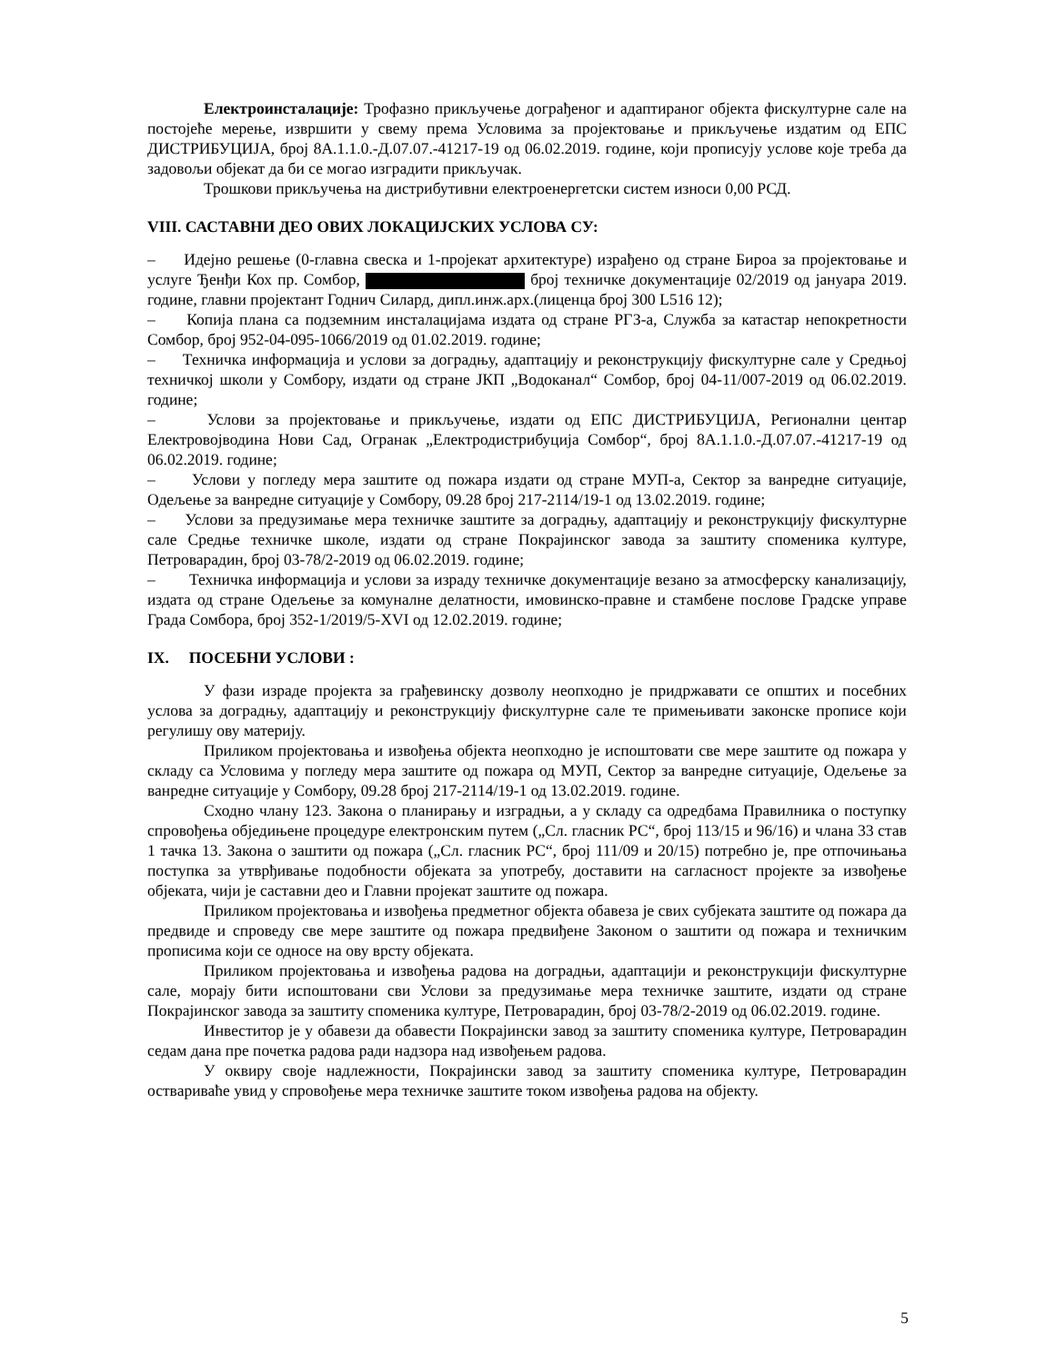Електроинсталације: Трофазно прикључење дограђеног и адаптираног објекта фискултурне сале на постојеће мерење, извршити у свему према Условима за пројектовање и прикључење издатим од ЕПС ДИСТРИБУЦИЈА, број 8А.1.1.0.-Д.07.07.-41217-19 од 06.02.2019. године, који прописују услове које треба да задовољи објекат да би се могао изградити прикључак.
Трошкови прикључења на дистрибутивни електроенергетски систем износи 0,00 РСД.
VIII. САСТАВНИ ДЕО ОВИХ ЛОКАЦИЈСКИХ УСЛОВА СУ:
– Идејно решење (0-главна свеска и 1-пројекат архитектуре) израђено од стране Бироа за пројектовање и услуге Ђенђи Кох пр. Сомбор, број техничке документације 02/2019 од јануара 2019. године, главни пројектант Годнич Силард, дипл.инж.арх.(лиценца број 300 L516 12);
– Копија плана са подземним инсталацијама издата од стране РГЗ-а, Служба за катастар непокретности Сомбор, број 952-04-095-1066/2019 од 01.02.2019. године;
– Техничка информација и услови за доградњу, адаптацију и реконструкцију фискултурне сале у Средњој техничкој школи у Сомбору, издати од стране ЈКП „Водоканал“ Сомбор, број 04-11/007-2019 од 06.02.2019. године;
– Услови за пројектовање и прикључење, издати од ЕПС ДИСТРИБУЦИЈА, Регионални центар Електровојводина Нови Сад, Огранак „Електродистрибуција Сомбор“, број 8А.1.1.0.-Д.07.07.-41217-19 од 06.02.2019. године;
– Услови у погледу мера заштите од пожара издати од стране МУП-а, Сектор за ванредне ситуације, Одељење за ванредне ситуације у Сомбору, 09.28 број 217-2114/19-1 од 13.02.2019. године;
– Услови за предузимање мера техничке заштите за доградњу, адаптацију и реконструкцију фискултурне сале Средње техничке школе, издати од стране Покрајинског завода за заштиту споменика културе, Петроварадин, број 03-78/2-2019 од 06.02.2019. године;
– Техничка информација и услови за израду техничке документације везано за атмосферску канализацију, издата од стране Одељење за комуналне делатности, имовинско-правне и стамбене послове Градске управе Града Сомбора, број 352-1/2019/5-XVI од 12.02.2019. године;
IX. ПОСЕБНИ УСЛОВИ :
У фази израде пројекта за грађевинску дозволу неопходно је придржавати се општих и посебних услова за доградњу, адаптацију и реконструкцију фискултурне сале те примењивати законске прописе који регулишу ову материју.
Приликом пројектовања и извођења објекта неопходно је испоштовати све мере заштите од пожара у складу са Условима у погледу мера заштите од пожара од МУП, Сектор за ванредне ситуације, Одељење за ванредне ситуације у Сомбору, 09.28 број 217-2114/19-1 од 13.02.2019. године.
Сходно члану 123. Закона о планирању и изградњи, а у складу са одредбама Правилника о поступку спровођења обједињене процедуре електронским путем („Сл. гласник РС“, број 113/15 и 96/16) и члана 33 став 1 тачка 13. Закона о заштити од пожара („Сл. гласник РС“, број 111/09 и 20/15) потребно је, пре отпочињања поступка за утврђивање подобности објеката за употребу, доставити на сагласност пројекте за извођење објеката, чији је саставни део и Главни пројекат заштите од пожара.
Приликом пројектовања и извођења предметног објекта обавеза је свих субјеката заштите од пожара да предвиде и спроведу све мере заштите од пожара предвиђене Законом о заштити од пожара и техничким прописима који се односе на ову врсту објеката.
Приликом пројектовања и извођења радова на доградњи, адаптацији и реконструкцији фискултурне сале, морају бити испоштовани сви Услови за предузимање мера техничке заштите, издати од стране Покрајинског завода за заштиту споменика културе, Петроварадин, број 03-78/2-2019 од 06.02.2019. године.
Инвеститор је у обавези да обавести Покрајински завод за заштиту споменика културе, Петроварадин седам дана пре почетка радова ради надзора над извођењем радова.
У оквиру своје надлежности, Покрајински завод за заштиту споменика културе, Петроварадин оствариваће увид у спровођење мера техничке заштите током извођења радова на објекту.
5